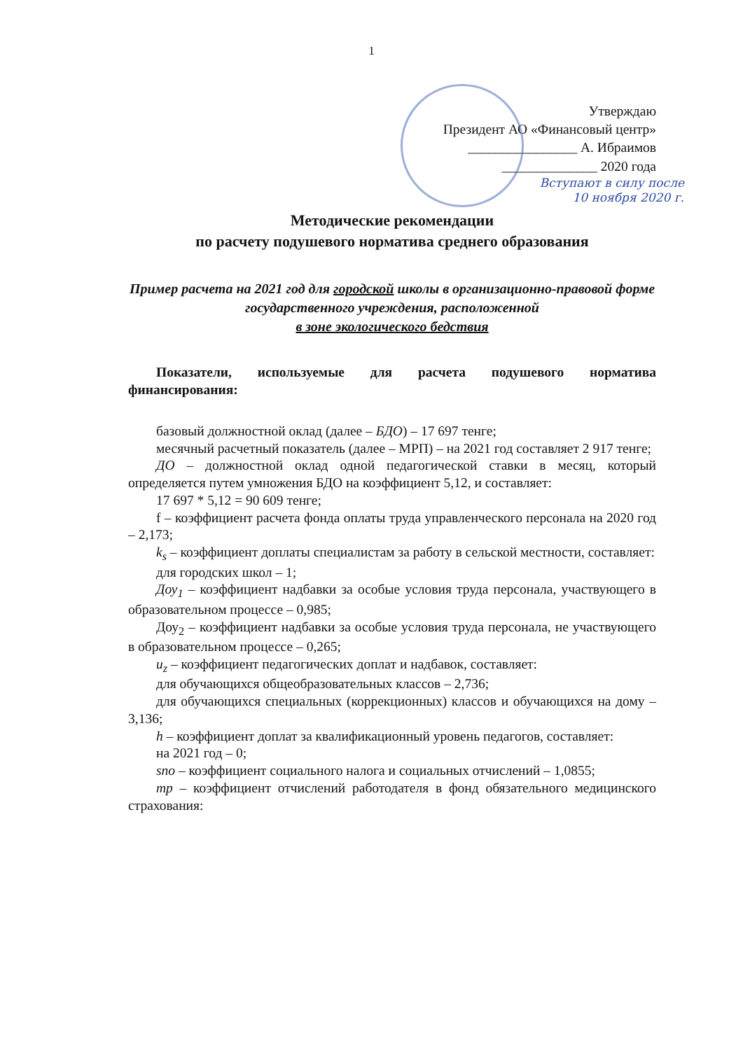1
Утверждаю
Президент АО «Финансовый центр»
________________ А. Ибраимов
______________ 2020 года
Вступают в силу после
10 ноября 2020 г.
Методические рекомендации
по расчету подушевого норматива среднего образования
Пример расчета на 2021 год для городской школы в организационно-правовой форме государственного учреждения, расположенной
в зоне экологического бедствия
Показатели, используемые для расчета подушевого норматива финансирования:
базовый должностной оклад (далее – БДО) – 17 697 тенге;
месячный расчетный показатель (далее – МРП) – на 2021 год составляет 2 917 тенге;
ДО – должностной оклад одной педагогической ставки в месяц, который определяется путем умножения БДО на коэффициент 5,12, и составляет:
17 697 * 5,12 = 90 609 тенге;
f – коэффициент расчета фонда оплаты труда управленческого персонала на 2020 год – 2,173;
k<sub>s</sub> – коэффициент доплаты специалистам за работу в сельской местности, составляет:
для городских школ – 1;
Доу<sub>1</sub> – коэффициент надбавки за особые условия труда персонала, участвующего в образовательном процессе – 0,985;
Доу<sub>2</sub> – коэффициент надбавки за особые условия труда персонала, не участвующего в образовательном процессе – 0,265;
u<sub>z</sub> – коэффициент педагогических доплат и надбавок, составляет:
для обучающихся общеобразовательных классов – 2,736;
для обучающихся специальных (коррекционных) классов и обучающихся на дому – 3,136;
h – коэффициент доплат за квалификационный уровень педагогов, составляет:
на 2021 год – 0;
sno – коэффициент социального налога и социальных отчислений – 1,0855;
mp – коэффициент отчислений работодателя в фонд обязательного медицинского страхования: